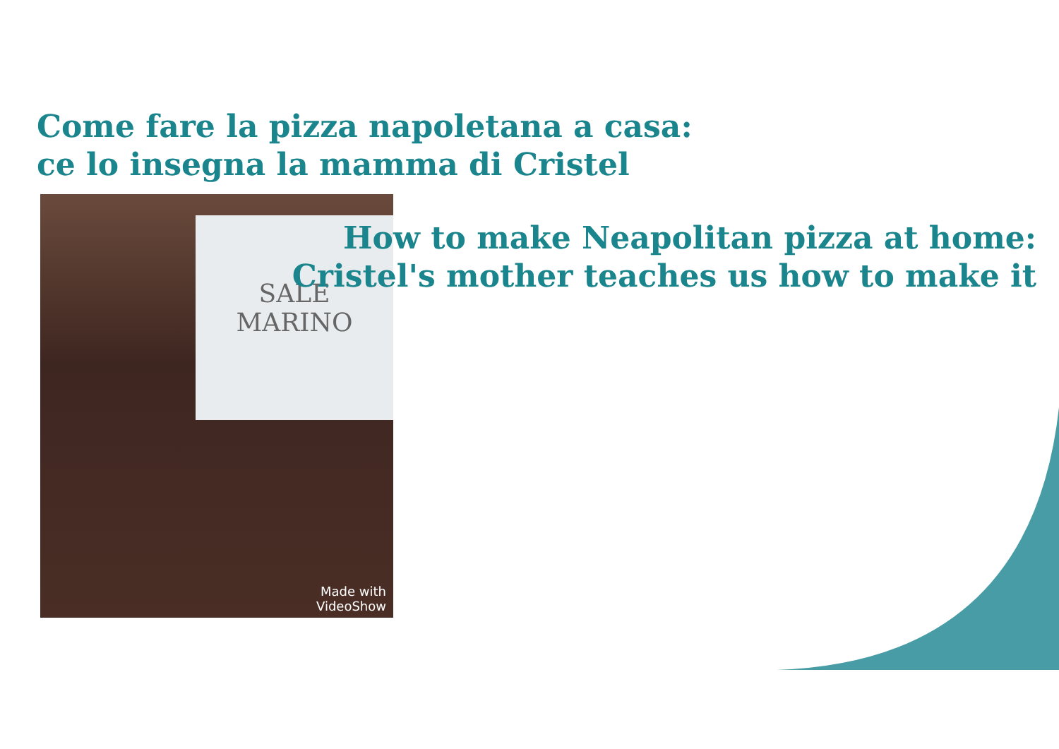Come fare la pizza napoletana a casa:
ce lo insegna la mamma di Cristel
SALE
MARINO
Made with
VideoShow
How to make Neapolitan pizza at home:
Cristel's mother teaches us how to make it